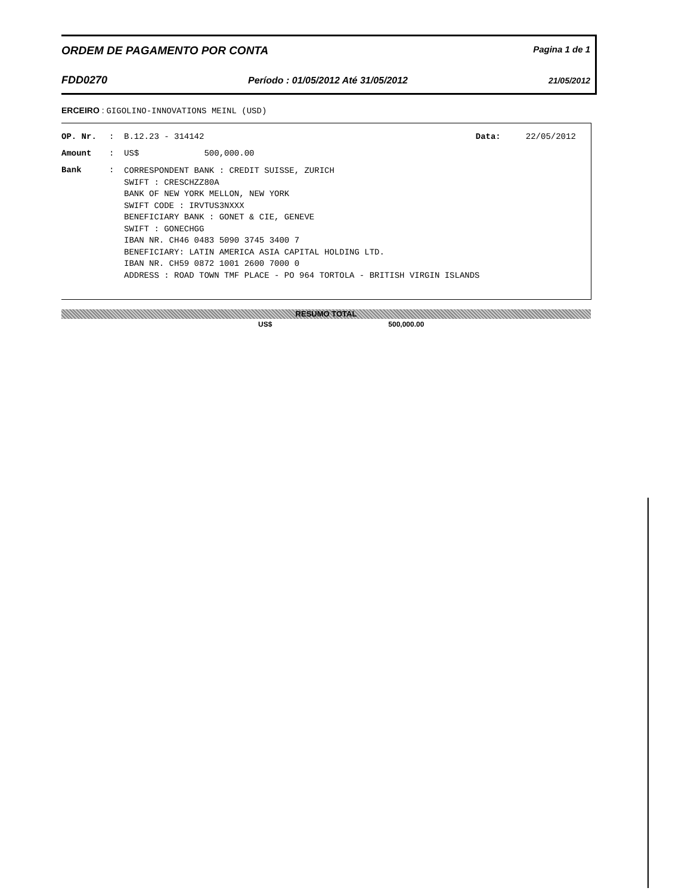ORDEM DE PAGAMENTO POR CONTA Pagina 1 de 1
FDD0270 Período : 01/05/2012 Até 31/05/2012 21/05/2012
ERCEIRO : GIGOLINO-INNOVATIONS MEINL (USD)
OP. Nr.: B.12.23 - 314142 Data: 22/05/2012
Amount: US$ 500,000.00
Bank:
CORRESPONDENT BANK : CREDIT SUISSE, ZURICH
SWIFT : CRESCHZZ80A
BANK OF NEW YORK MELLON, NEW YORK
SWIFT CODE : IRVTUS3NXXX
BENEFICIARY BANK : GONET & CIE, GENEVE
SWIFT : GONECHGG
IBAN NR. CH46 0483 5090 3745 3400 7
BENEFICIARY: LATIN AMERICA ASIA CAPITAL HOLDING LTD.
IBAN NR. CH59 0872 1001 2600 7000 0
ADDRESS : ROAD TOWN TMF PLACE - PO 964 TORTOLA - BRITISH VIRGIN ISLANDS
RESUMO TOTAL
US$ 500,000.00